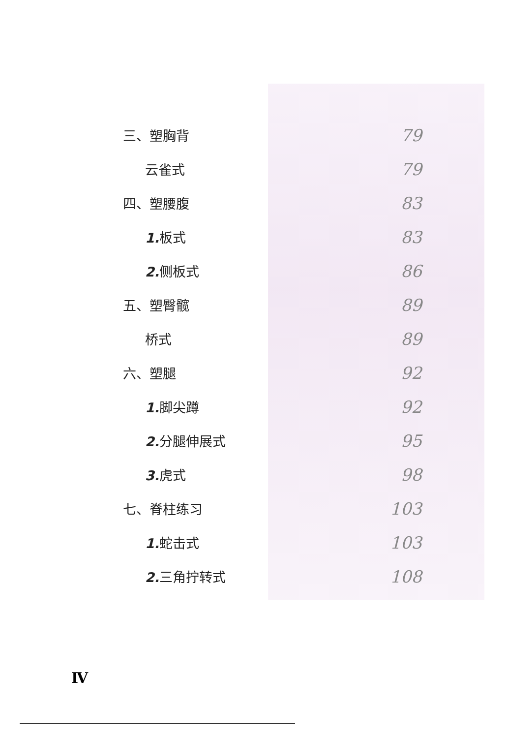三、塑胸背
79
云雀式
79
四、塑腰腹
83
1. 板式
83
2. 侧板式
86
五、塑臀髋
89
桥式
89
六、塑腿
92
1. 脚尖蹲
92
2. 分腿伸展式
95
3. 虎式
98
七、脊柱练习
103
1. 蛇击式
103
2. 三角拧转式
108
Ⅳ